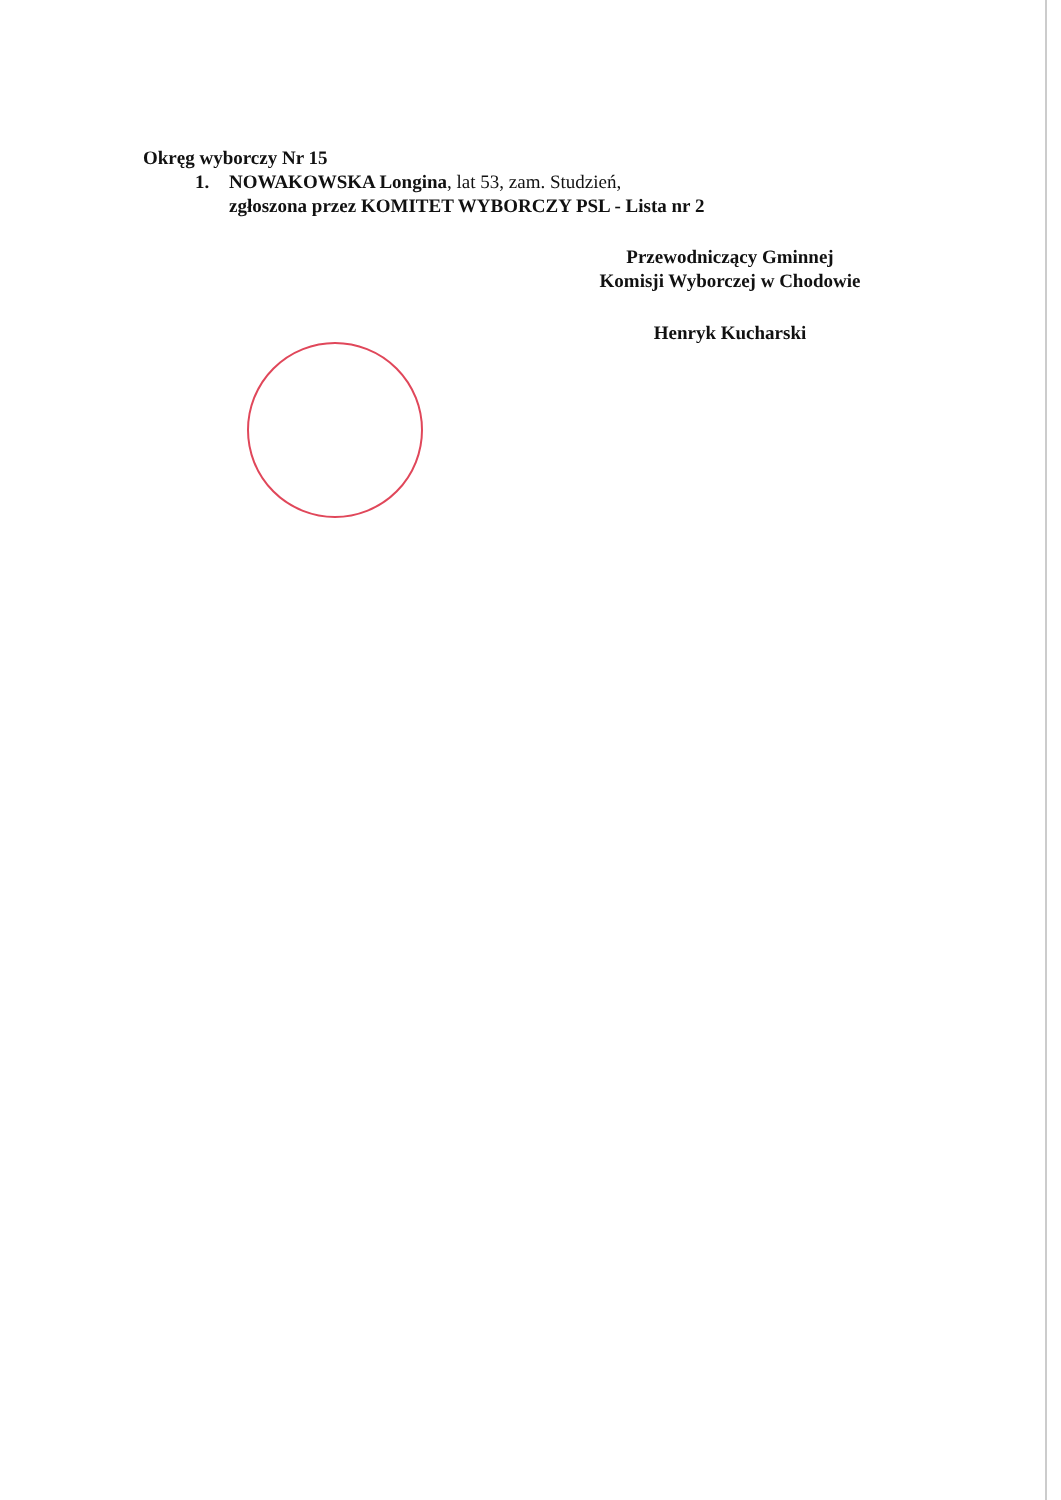Okręg wyborczy Nr 15
1. NOWAKOWSKA Longina, lat 53, zam. Studzień,
zgłoszona przez KOMITET WYBORCZY PSL - Lista nr 2
Przewodniczący Gminnej
Komisji Wyborczej w Chodowie
Henryk Kucharski